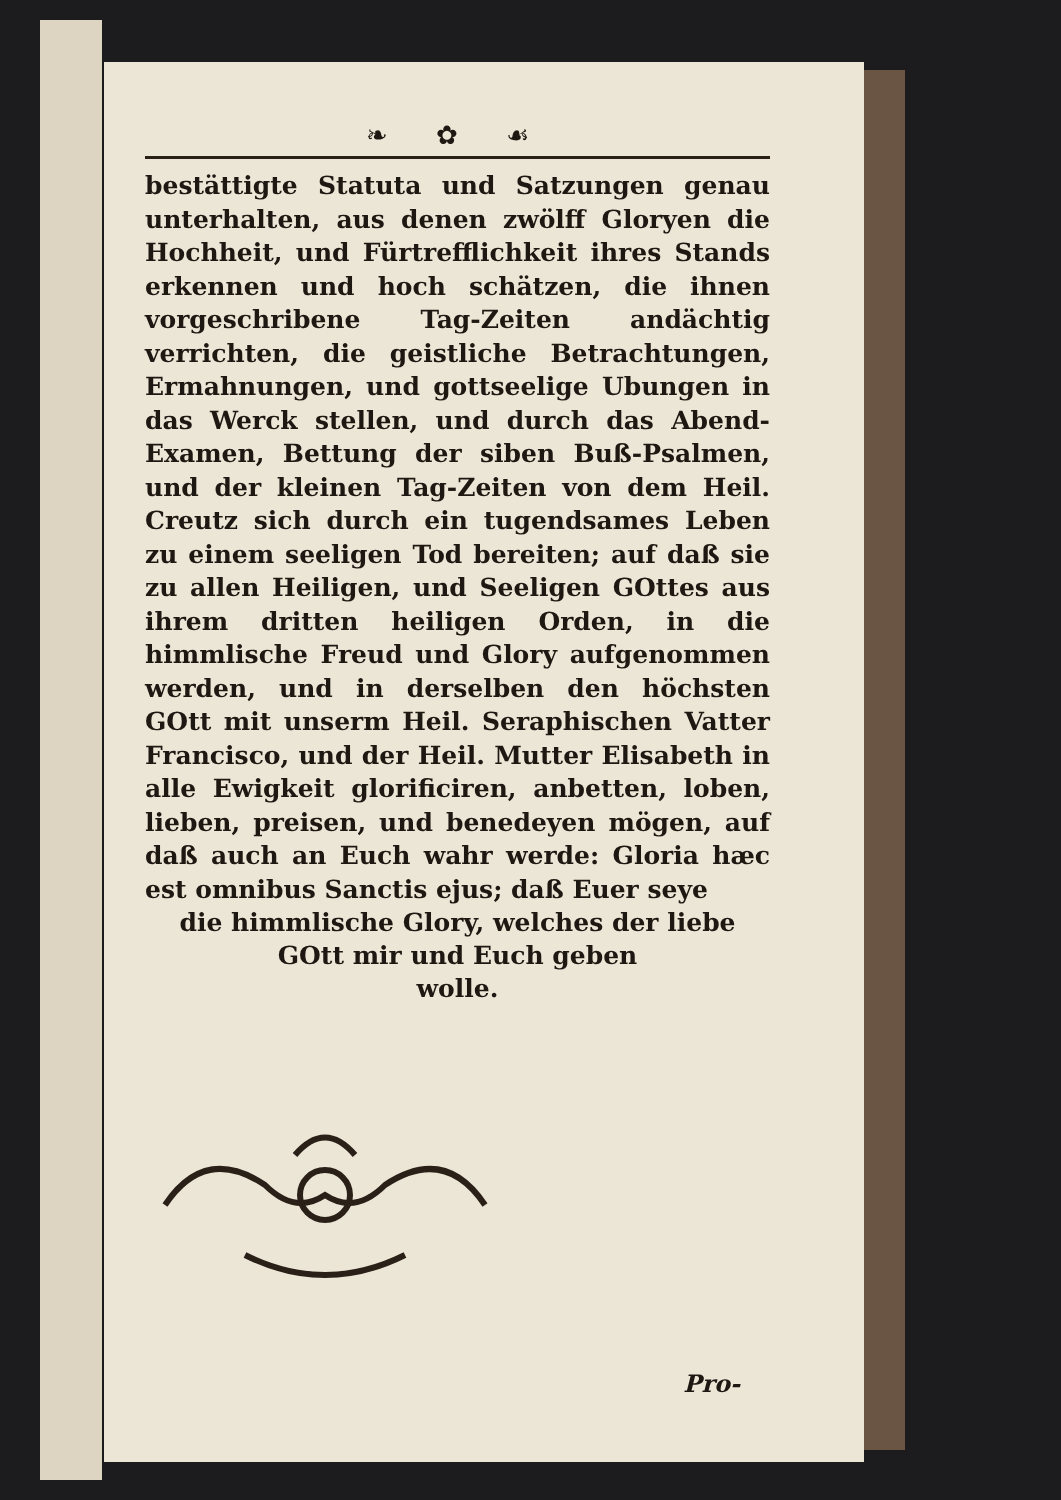❧ ✿ ☙
bestättigte Statuta und Satzungen genau unterhalten, aus denen zwölff Gloryen die Hochheit, und Fürtrefflichkeit ihres Stands erkennen und hoch schätzen, die ihnen vorgeschribene Tag-Zeiten andächtig verrichten, die geistliche Betrachtungen, Ermahnungen, und gottseelige Ubungen in das Werck stellen, und durch das Abend-Examen, Bettung der siben Buß-Psalmen, und der kleinen Tag-Zeiten von dem Heil. Creutz sich durch ein tugendsames Leben zu einem seeligen Tod bereiten; auf daß sie zu allen Heiligen, und Seeligen GOttes aus ihrem dritten heiligen Orden, in die himmlische Freud und Glory aufgenommen werden, und in derselben den höchsten GOtt mit unserm Heil. Seraphischen Vatter Francisco, und der Heil. Mutter Elisabeth in alle Ewigkeit glorificiren, anbetten, loben, lieben, preisen, und benedeyen mögen, auf daß auch an Euch wahr werde: Gloria hæc est omnibus Sanctis ejus; daß Euer seye
die himmlische Glory, welches der liebe
GOtt mir und Euch geben
wolle.
Pro-